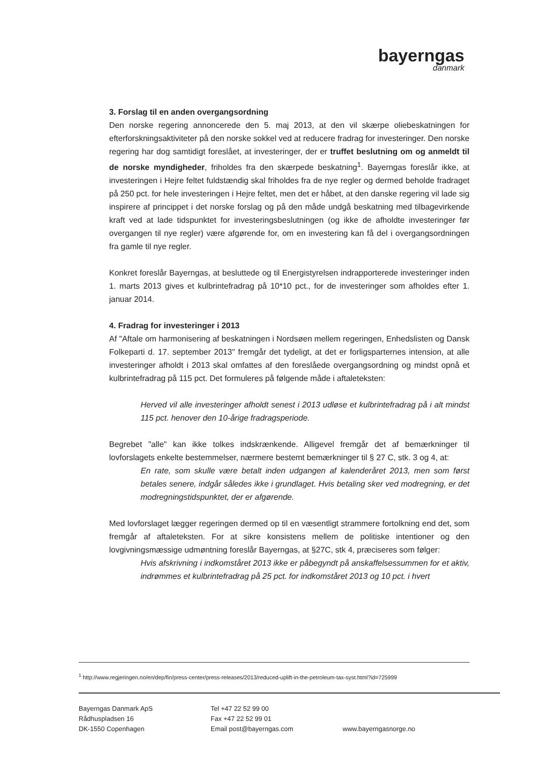bayerngas
danmark
3. Forslag til en anden overgangsordning
Den norske regering annoncerede den 5. maj 2013, at den vil skærpe oliebeskatningen for efterforskningsaktiviteter på den norske sokkel ved at reducere fradrag for investeringer. Den norske regering har dog samtidigt foreslået, at investeringer, der er truffet beslutning om og anmeldt til de norske myndigheder, friholdes fra den skærpede beskatning<sup>1</sup>. Bayerngas foreslår ikke, at investeringen i Hejre feltet fuldstændig skal friholdes fra de nye regler og dermed beholde fradraget på 250 pct. for hele investeringen i Hejre feltet, men det er håbet, at den danske regering vil lade sig inspirere af princippet i det norske forslag og på den måde undgå beskatning med tilbagevirkende kraft ved at lade tidspunktet for investeringsbeslutningen (og ikke de afholdte investeringer før overgangen til nye regler) være afgørende for, om en investering kan få del i overgangsordningen fra gamle til nye regler.
Konkret foreslår Bayerngas, at besluttede og til Energistyrelsen indrapporterede investeringer inden 1. marts 2013 gives et kulbrintefradrag på 10*10 pct., for de investeringer som afholdes efter 1. januar 2014.
4. Fradrag for investeringer i 2013
Af "Aftale om harmonisering af beskatningen i Nordsøen mellem regeringen, Enhedslisten og Dansk Folkeparti d. 17. september 2013" fremgår det tydeligt, at det er forligsparternes intension, at alle investeringer afholdt i 2013 skal omfattes af den foreslåede overgangsordning og mindst opnå et kulbrintefradrag på 115 pct. Det formuleres på følgende måde i aftaleteksten:
Herved vil alle investeringer afholdt senest i 2013 udløse et kulbrintefradrag på i alt mindst 115 pct. henover den 10-årige fradragsperiode.
Begrebet "alle" kan ikke tolkes indskrænkende. Alligevel fremgår det af bemærkninger til lovforslagets enkelte bestemmelser, nærmere bestemt bemærkninger til § 27 C, stk. 3 og 4, at:
En rate, som skulle være betalt inden udgangen af kalenderåret 2013, men som først betales senere, indgår således ikke i grundlaget. Hvis betaling sker ved modregning, er det modregningstidspunktet, der er afgørende.
Med lovforslaget lægger regeringen dermed op til en væsentligt strammere fortolkning end det, som fremgår af aftaleteksten. For at sikre konsistens mellem de politiske intentioner og den lovgivningsmæssige udmøntning foreslår Bayerngas, at §27C, stk 4, præciseres som følger:
Hvis afskrivning i indkomståret 2013 ikke er påbegyndt på anskaffelsessummen for et aktiv, indrømmes et kulbrintefradrag på 25 pct. for indkomståret 2013 og 10 pct. i hvert
<sup>1</sup> http://www.regjeringen.no/en/dep/fin/press-center/press-releases/2013/reduced-uplift-in-the-petroleum-tax-syst.html?id=725999
Bayerngas Danmark ApS
Rådhuspladsen 16
DK-1550 Copenhagen
Tel +47 22 52 99 00
Fax +47 22 52 99 01
Email post@bayerngas.com
www.bayerngasnorge.no